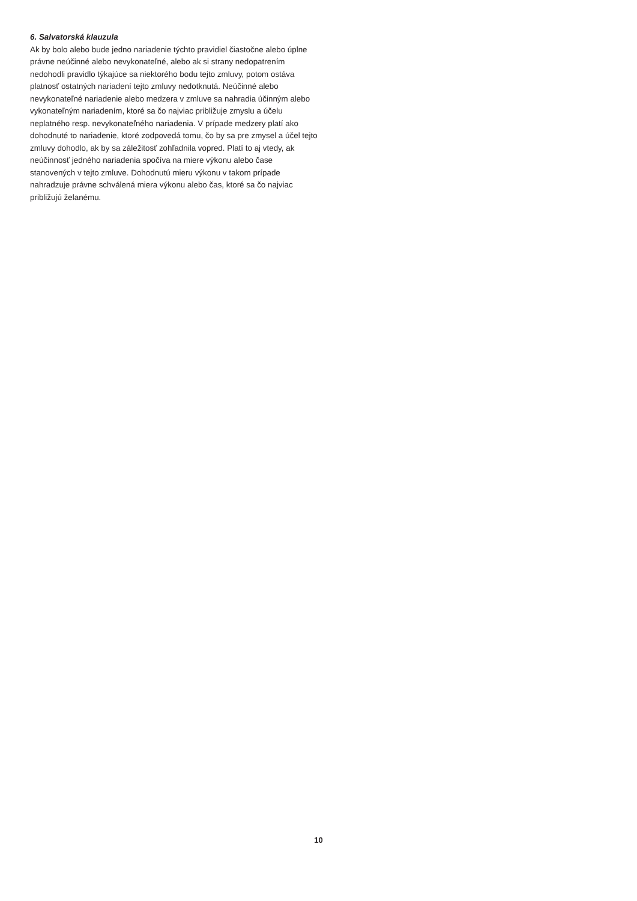6. Salvatorská klauzula
Ak by bolo alebo bude jedno nariadenie týchto pravidiel čiastočne alebo úplne právne neúčinné alebo nevykonateľné, alebo ak si strany nedopatrením nedohodli pravidlo týkajúce sa niektorého bodu tejto zmluvy, potom ostáva platnosť ostatných nariadení tejto zmluvy nedotknutá. Neúčinné alebo nevykonateľné nariadenie alebo medzera v zmluve sa nahradia účinným alebo vykonateľným nariadením, ktoré sa čo najviac približuje zmyslu a účelu neplatného resp. nevykonateľného nariadenia. V prípade medzery platí ako dohodnuté to nariadenie, ktoré zodpovedá tomu, čo by sa pre zmysel a účel tejto zmluvy dohodlo, ak by sa záležitosť zohľadnila vopred. Platí to aj vtedy, ak neúčinnosť jedného nariadenia spočíva na miere výkonu alebo čase stanovených v tejto zmluve. Dohodnutú mieru výkonu v takom prípade nahradzuje právne schválená miera výkonu alebo čas, ktoré sa čo najviac približujú želanému.
10